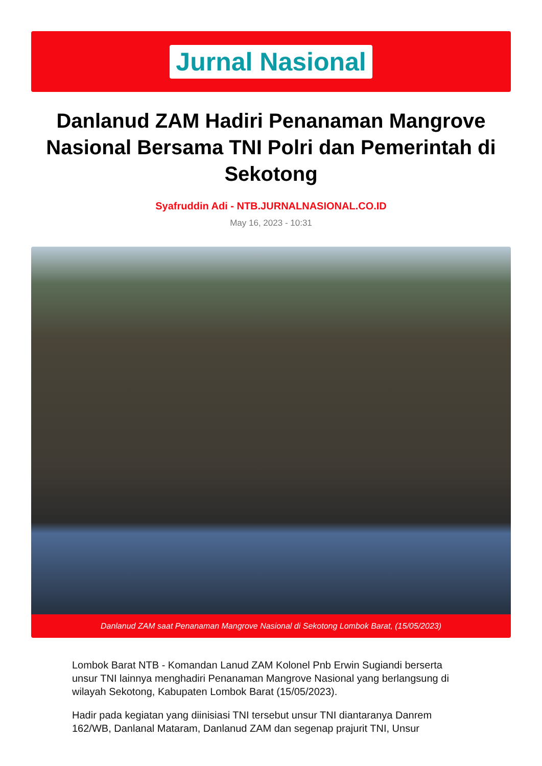Jurnal Nasional
Danlanud ZAM Hadiri Penanaman Mangrove Nasional Bersama TNI Polri dan Pemerintah di Sekotong
Syafruddin Adi - NTB.JURNALNASIONAL.CO.ID
May 16, 2023 - 10:31
Danlanud ZAM saat Penanaman Mangrove Nasional di Sekotong Lombok Barat, (15/05/2023)
Lombok Barat NTB - Komandan Lanud ZAM Kolonel Pnb Erwin Sugiandi berserta unsur TNI lainnya menghadiri Penanaman Mangrove Nasional yang berlangsung di wilayah Sekotong, Kabupaten Lombok Barat (15/05/2023).
Hadir pada kegiatan yang diinisiasi TNI tersebut unsur TNI diantaranya Danrem 162/WB, Danlanal Mataram, Danlanud ZAM dan segenap prajurit TNI, Unsur